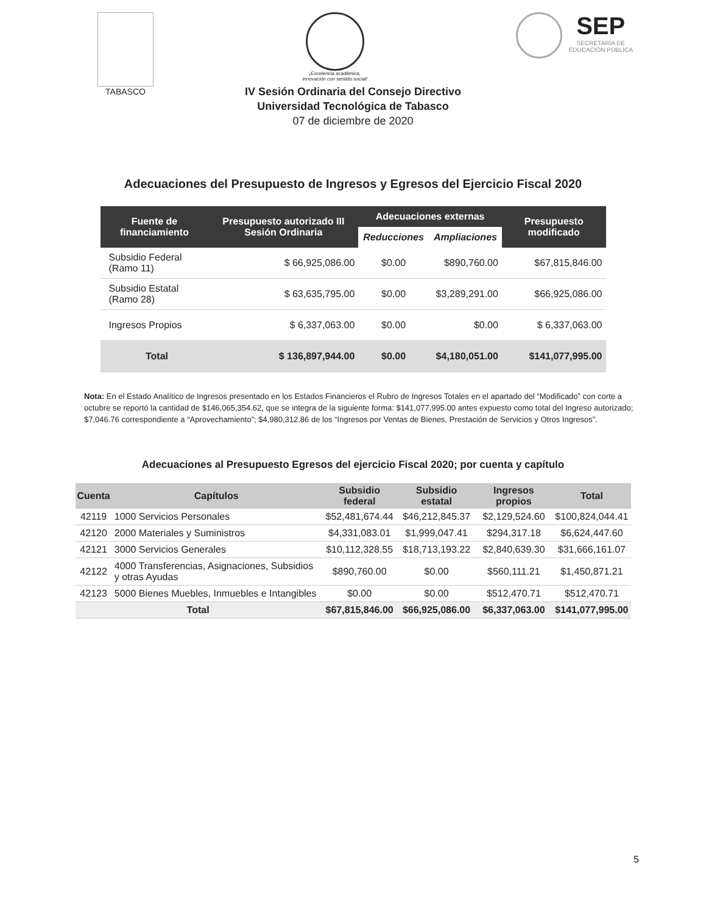TABASCO
¡Excelencia académica,
innovación con sentido social!
SEP
SECRETARÍA DE
EDUCACIÓN PÚBLICA
IV Sesión Ordinaria del Consejo Directivo
Universidad Tecnológica de Tabasco
07 de diciembre de 2020
Adecuaciones del Presupuesto de Ingresos y Egresos del Ejercicio Fiscal 2020
| Fuente de financiamiento | Presupuesto autorizado III Sesión Ordinaria | Adecuaciones externas | | Presupuesto modificado |
| --- | --- | --- | --- | --- |
| | | Reducciones | Ampliaciones | |
| Subsidio Federal (Ramo 11) | $ 66,925,086.00 | $0.00 | $890,760.00 | $67,815,846.00 |
| Subsidio Estatal (Ramo 28) | $ 63,635,795.00 | $0.00 | $3,289,291.00 | $66,925,086.00 |
| Ingresos Propios | $ 6,337,063.00 | $0.00 | $0.00 | $ 6,337,063.00 |
| Total | $ 136,897,944.00 | $0.00 | $4,180,051.00 | $141,077,995.00 |
Nota: En el Estado Analítico de Ingresos presentado en los Estados Financieros el Rubro de Ingresos Totales en el apartado del “Modificado” con corte a octubre se reportó la cantidad de $146,065,354.62, que se integra de la siguiente forma: $141,077,995.00 antes expuesto como total del Ingreso autorizado; $7,046.76 correspondiente a “Aprovechamiento”; $4,980,312.86 de los “Ingresos por Ventas de Bienes, Prestación de Servicios y Otros Ingresos”.
Adecuaciones al Presupuesto Egresos del ejercicio Fiscal 2020; por cuenta y capítulo
| Cuenta | Capítulos | Subsidio federal | Subsidio estatal | Ingresos propios | Total |
| --- | --- | --- | --- | --- | --- |
| 42119 | 1000 Servicios Personales | $52,481,674.44 | $46,212,845.37 | $2,129,524.60 | $100,824,044.41 |
| 42120 | 2000 Materiales y Suministros | $4,331,083.01 | $1,999,047.41 | $294,317.18 | $6,624,447.60 |
| 42121 | 3000 Servicios Generales | $10,112,328.55 | $18,713,193.22 | $2,840,639.30 | $31,666,161.07 |
| 42122 | 4000 Transferencias, Asignaciones, Subsidios y otras Ayudas | $890,760.00 | $0.00 | $560,111.21 | $1,450,871.21 |
| 42123 | 5000 Bienes Muebles, Inmuebles e Intangibles | $0.00 | $0.00 | $512,470.71 | $512,470.71 |
| Total | | $67,815,846.00 | $66,925,086.00 | $6,337,063.00 | $141,077,995.00 |
5